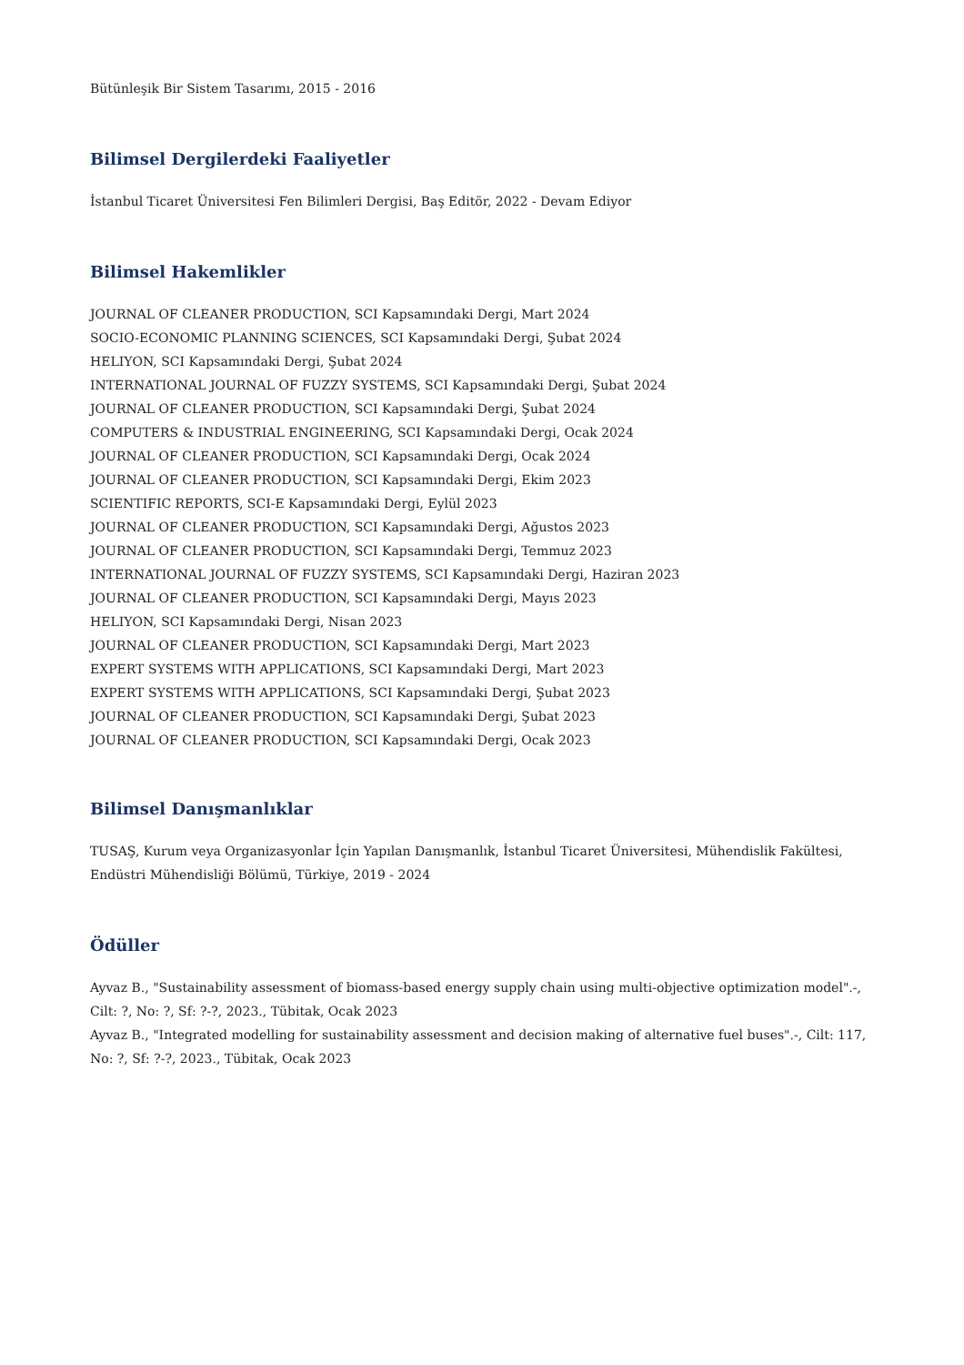Bütünleşik Bir Sistem Tasarımı, 2015 - 2016
Bilimsel Dergilerdeki Faaliyetler
İstanbul Ticaret Üniversitesi Fen Bilimleri Dergisi, Baş Editör, 2022 - Devam Ediyor
Bilimsel Hakemlikler
JOURNAL OF CLEANER PRODUCTION, SCI Kapsamındaki Dergi, Mart 2024
SOCIO-ECONOMIC PLANNING SCIENCES, SCI Kapsamındaki Dergi, Şubat 2024
HELIYON, SCI Kapsamındaki Dergi, Şubat 2024
INTERNATIONAL JOURNAL OF FUZZY SYSTEMS, SCI Kapsamındaki Dergi, Şubat 2024
JOURNAL OF CLEANER PRODUCTION, SCI Kapsamındaki Dergi, Şubat 2024
COMPUTERS & INDUSTRIAL ENGINEERING, SCI Kapsamındaki Dergi, Ocak 2024
JOURNAL OF CLEANER PRODUCTION, SCI Kapsamındaki Dergi, Ocak 2024
JOURNAL OF CLEANER PRODUCTION, SCI Kapsamındaki Dergi, Ekim 2023
SCIENTIFIC REPORTS, SCI-E Kapsamındaki Dergi, Eylül 2023
JOURNAL OF CLEANER PRODUCTION, SCI Kapsamındaki Dergi, Ağustos 2023
JOURNAL OF CLEANER PRODUCTION, SCI Kapsamındaki Dergi, Temmuz 2023
INTERNATIONAL JOURNAL OF FUZZY SYSTEMS, SCI Kapsamındaki Dergi, Haziran 2023
JOURNAL OF CLEANER PRODUCTION, SCI Kapsamındaki Dergi, Mayıs 2023
HELIYON, SCI Kapsamındaki Dergi, Nisan 2023
JOURNAL OF CLEANER PRODUCTION, SCI Kapsamındaki Dergi, Mart 2023
EXPERT SYSTEMS WITH APPLICATIONS, SCI Kapsamındaki Dergi, Mart 2023
EXPERT SYSTEMS WITH APPLICATIONS, SCI Kapsamındaki Dergi, Şubat 2023
JOURNAL OF CLEANER PRODUCTION, SCI Kapsamındaki Dergi, Şubat 2023
JOURNAL OF CLEANER PRODUCTION, SCI Kapsamındaki Dergi, Ocak 2023
Bilimsel Danışmanlıklar
TUSAŞ, Kurum veya Organizasyonlar İçin Yapılan Danışmanlık, İstanbul Ticaret Üniversitesi, Mühendislik Fakültesi, Endüstri Mühendisliği Bölümü, Türkiye, 2019 - 2024
Ödüller
Ayvaz B., "Sustainability assessment of biomass-based energy supply chain using multi-objective optimization model".-, Cilt: ?, No: ?, Sf: ?-?, 2023., Tübitak, Ocak 2023
Ayvaz B., "Integrated modelling for sustainability assessment and decision making of alternative fuel buses".-, Cilt: 117, No: ?, Sf: ?-?, 2023., Tübitak, Ocak 2023